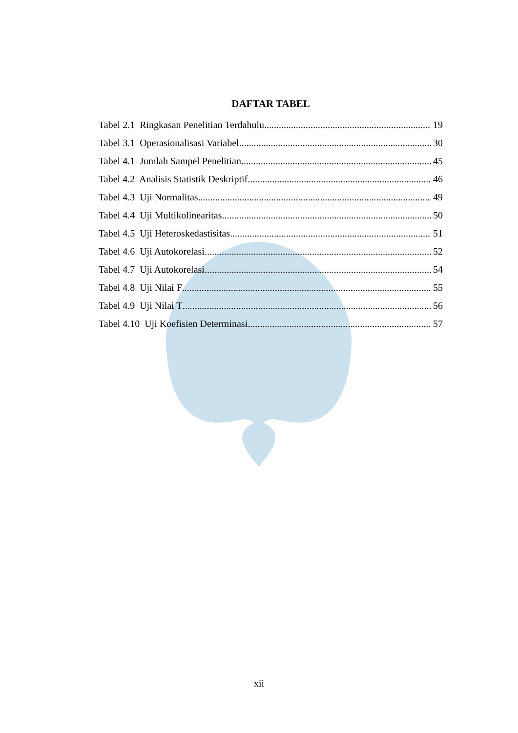DAFTAR TABEL
Tabel 2.1 Ringkasan Penelitian Terdahulu 19
Tabel 3.1 Operasionalisasi Variabel 30
Tabel 4.1 Jumlah Sampel Penelitian 45
Tabel 4.2 Analisis Statistik Deskriptif 46
Tabel 4.3 Uji Normalitas 49
Tabel 4.4 Uji Multikolinearitas 50
Tabel 4.5 Uji Heteroskedastisitas 51
Tabel 4.6 Uji Autokorelasi 52
Tabel 4.7 Uji Autokorelasi 54
Tabel 4.8 Uji Nilai F 55
Tabel 4.9 Uji Nilai T 56
Tabel 4.10 Uji Koefisien Determinasi 57
xii